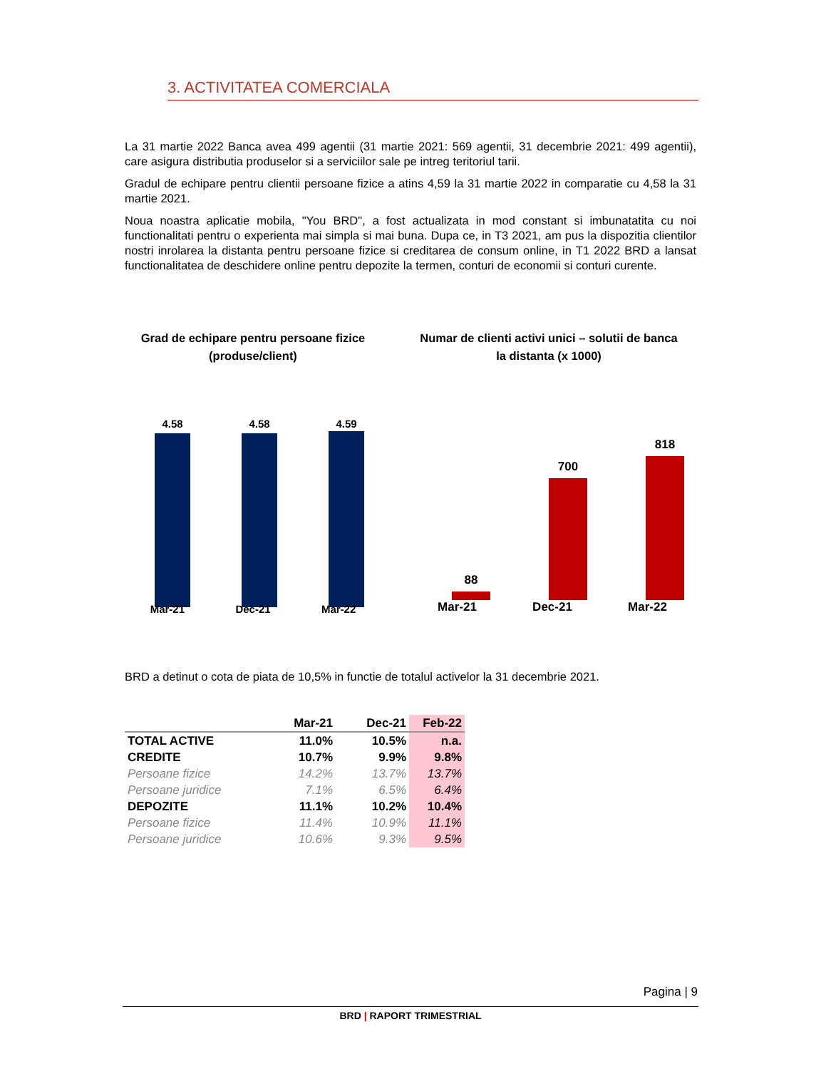3. ACTIVITATEA COMERCIALA
La 31 martie 2022 Banca avea 499 agentii (31 martie 2021: 569 agentii, 31 decembrie 2021: 499 agentii), care asigura distributia produselor si a serviciilor sale pe intreg teritoriul tarii.
Gradul de echipare pentru clientii persoane fizice a atins 4,59 la 31 martie 2022 in comparatie cu 4,58 la 31 martie 2021.
Noua noastra aplicatie mobila, "You BRD", a fost actualizata in mod constant si imbunatatita cu noi functionalitati pentru o experienta mai simpla si mai buna. Dupa ce, in T3 2021, am pus la dispozitia clientilor nostri inrolarea la distanta pentru persoane fizice si creditarea de consum online, in T1 2022 BRD a lansat functionalitatea de deschidere online pentru depozite la termen, conturi de economii si conturi curente.
Grad de echipare pentru persoane fizice
(produse/client)
4.58
4.58
4.59
Mar-21 Dec-21 Mar-22
Numar de clienti activi unici – solutii de banca
la distanta (x 1000)
88
700
818
Mar-21 Dec-21 Mar-22
BRD a detinut o cota de piata de 10,5% in functie de totalul activelor la 31 decembrie 2021.
| | Mar-21 | Dec-21 | Feb-22 |
| --- | --- | --- | --- |
| TOTAL ACTIVE | 11.0% | 10.5% | n.a. |
| CREDITE | 10.7% | 9.9% | 9.8% |
| Persoane fizice | 14.2% | 13.7% | 13.7% |
| Persoane juridice | 7.1% | 6.5% | 6.4% |
| DEPOZITE | 11.1% | 10.2% | 10.4% |
| Persoane fizice | 11.4% | 10.9% | 11.1% |
| Persoane juridice | 10.6% | 9.3% | 9.5% |
Pagina | 9
BRD | RAPORT TRIMESTRIAL